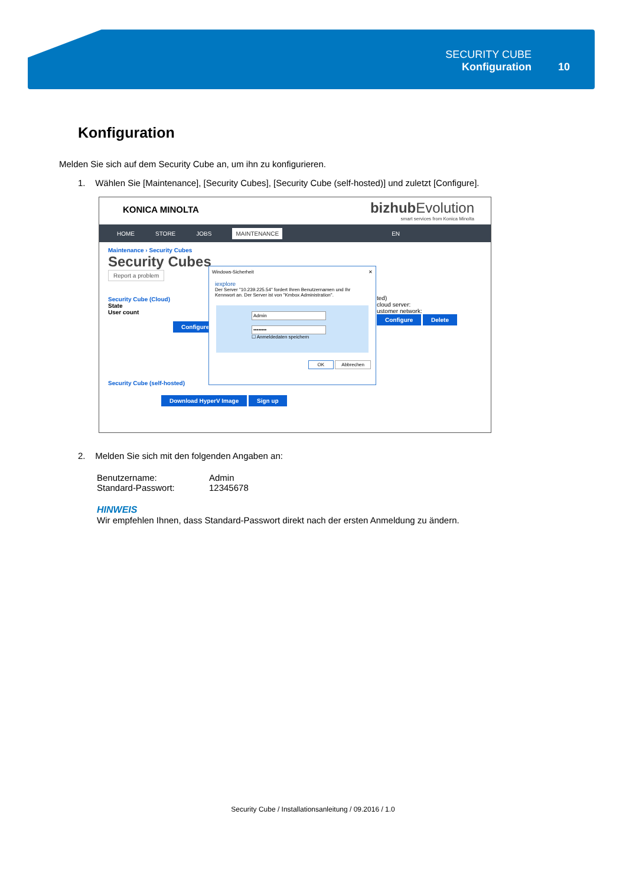SECURITY CUBE
Konfiguration
10
Konfiguration
Melden Sie sich auf dem Security Cube an, um ihn zu konfigurieren.
1. Wählen Sie [Maintenance], [Security Cubes], [Security Cube (self-hosted)] und zuletzt [Configure].
KONICA MINOLTA
bizhub Evolution
smart services from Konica Minolta
HOME STORE JOBS MAINTENANCE EN
Maintenance › Security Cubes
Security Cubes
Report a problem
Security Cube (Cloud)
State
User count
Configure
ted)
cloud server:
ustomer network:
Configure Delete
Security Cube (self-hosted)
Download HyperV Image Sign up
Windows-Sicherheit ✕
iexplore
Der Server "10.239.225.54" fordert Ihren Benutzernamen und Ihr Kennwort an. Der Server ist von "Kmbox Administration".
Admin
••••••••
☐ Anmeldedaten speichern
OK Abbrechen
2. Melden Sie sich mit den folgenden Angaben an:
Benutzername: Admin Standard-Passwort: 12345678
HINWEIS
Wir empfehlen Ihnen, dass Standard-Passwort direkt nach der ersten Anmeldung zu ändern.
Security Cube / Installationsanleitung / 09.2016 / 1.0